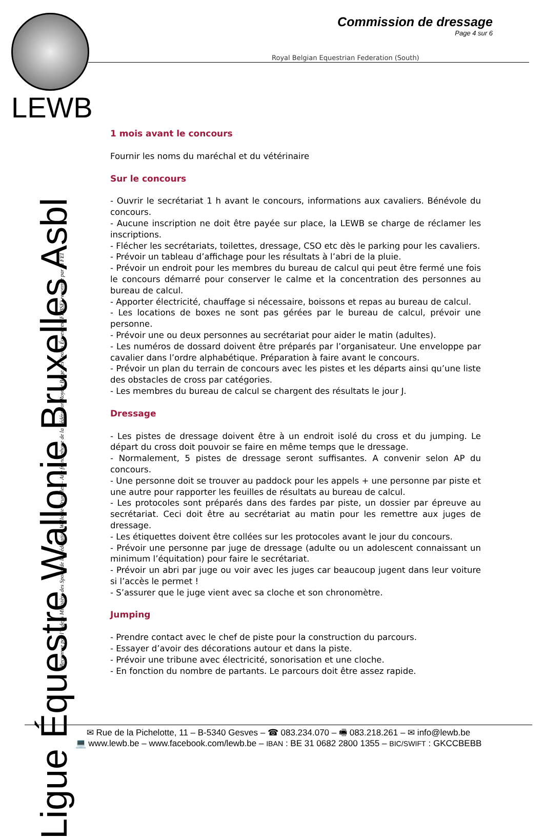LEWB
Commission de dressage
Page 4 sur 6
Royal Belgian Equestrian Federation (South)
Ligue Équestre Wallonie Bruxelles Asbl
Reconnue par l’ Adeps Ministère des Sports de la Fédération Wallonie-Bruxelles – Aile francophone de la Fédération Royale Belge des Sports Équestres (FRBSE) reconnue par la FEI
1 mois avant le concours
Fournir les noms du maréchal et du vétérinaire
Sur le concours
- Ouvrir le secrétariat 1 h avant le concours, informations aux cavaliers. Bénévole du concours.
- Aucune inscription ne doit être payée sur place, la LEWB se charge de réclamer les inscriptions.
- Flécher les secrétariats, toilettes, dressage, CSO etc dès le parking pour les cavaliers.
- Prévoir un tableau d’affichage pour les résultats à l’abri de la pluie.
- Prévoir un endroit pour les membres du bureau de calcul qui peut être fermé une fois le concours démarré pour conserver le calme et la concentration des personnes au bureau de calcul.
- Apporter électricité, chauffage si nécessaire, boissons et repas au bureau de calcul.
- Les locations de boxes ne sont pas gérées par le bureau de calcul, prévoir une personne.
- Prévoir une ou deux personnes au secrétariat pour aider le matin (adultes).
- Les numéros de dossard doivent être préparés par l’organisateur. Une enveloppe par cavalier dans l’ordre alphabétique. Préparation à faire avant le concours.
- Prévoir un plan du terrain de concours avec les pistes et les départs ainsi qu’une liste des obstacles de cross par catégories.
- Les membres du bureau de calcul se chargent des résultats le jour J.
Dressage
- Les pistes de dressage doivent être à un endroit isolé du cross et du jumping. Le départ du cross doit pouvoir se faire en même temps que le dressage.
- Normalement, 5 pistes de dressage seront suffisantes. A convenir selon AP du concours.
- Une personne doit se trouver au paddock pour les appels + une personne par piste et une autre pour rapporter les feuilles de résultats au bureau de calcul.
- Les protocoles sont préparés dans des fardes par piste, un dossier par épreuve au secrétariat. Ceci doit être au secrétariat au matin pour les remettre aux juges de dressage.
- Les étiquettes doivent être collées sur les protocoles avant le jour du concours.
- Prévoir une personne par juge de dressage (adulte ou un adolescent connaissant un minimum l’équitation) pour faire le secrétariat.
- Prévoir un abri par juge ou voir avec les juges car beaucoup jugent dans leur voiture si l’accès le permet !
- S’assurer que le juge vient avec sa cloche et son chronomètre.
Jumping
- Prendre contact avec le chef de piste pour la construction du parcours.
- Essayer d’avoir des décorations autour et dans la piste.
- Prévoir une tribune avec électricité, sonorisation et une cloche.
- En fonction du nombre de partants. Le parcours doit être assez rapide.
✉ Rue de la Pichelotte, 11 – B-5340 Gesves – ☎ 083.234.070 – 🖷 083.218.261 – ✉ info@lewb.be
💻 www.lewb.be – www.facebook.com/lewb.be – IBAN : BE 31 0682 2800 1355 – BIC/SWIFT : GKCCBEBB